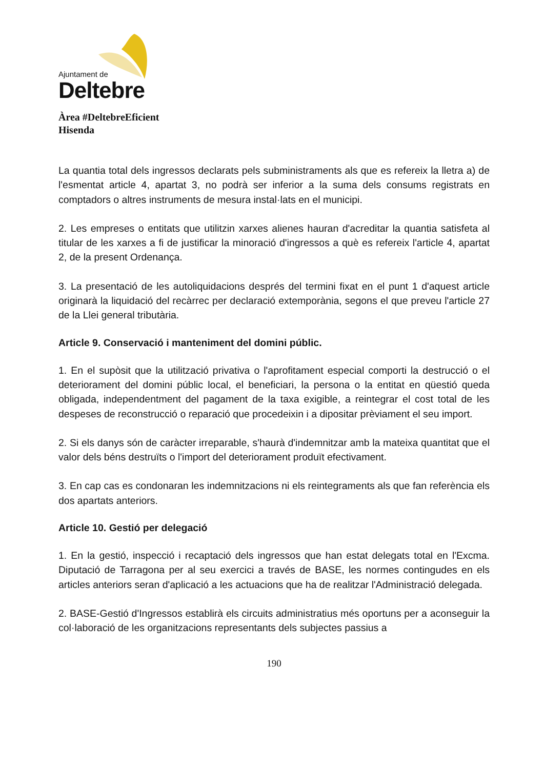Ajuntament de
Deltebre
Àrea #DeltebreEficient
Hisenda
La quantia total dels ingressos declarats pels subministraments als que es refereix la lletra a) de l'esmentat article 4, apartat 3, no podrà ser inferior a la suma dels consums registrats en comptadors o altres instruments de mesura instal·lats en el municipi.
2. Les empreses o entitats que utilitzin xarxes alienes hauran d'acreditar la quantia satisfeta al titular de les xarxes a fi de justificar la minoració d'ingressos a què es refereix l'article 4, apartat 2, de la present Ordenança.
3. La presentació de les autoliquidacions després del termini fixat en el punt 1 d'aquest article originarà la liquidació del recàrrec per declaració extemporània, segons el que preveu l'article 27 de la Llei general tributària.
Article 9. Conservació i manteniment del domini públic.
1. En el supòsit que la utilització privativa o l'aprofitament especial comporti la destrucció o el deteriorament del domini públic local, el beneficiari, la persona o la entitat en qüestió queda obligada, independentment del pagament de la taxa exigible, a reintegrar el cost total de les despeses de reconstrucció o reparació que procedeixin i a dipositar prèviament el seu import.
2. Si els danys són de caràcter irreparable, s'haurà d'indemnitzar amb la mateixa quantitat que el valor dels béns destruïts o l'import del deteriorament produït efectivament.
3. En cap cas es condonaran les indemnitzacions ni els reintegraments als que fan referència els dos apartats anteriors.
Article 10. Gestió per delegació
1. En la gestió, inspecció i recaptació dels ingressos que han estat delegats total en l'Excma. Diputació de Tarragona per al seu exercici a través de BASE, les normes contingudes en els articles anteriors seran d'aplicació a les actuacions que ha de realitzar l'Administració delegada.
2. BASE-Gestió d'Ingressos establirà els circuits administratius més oportuns per a aconseguir la col·laboració de les organitzacions representants dels subjectes passius a
190